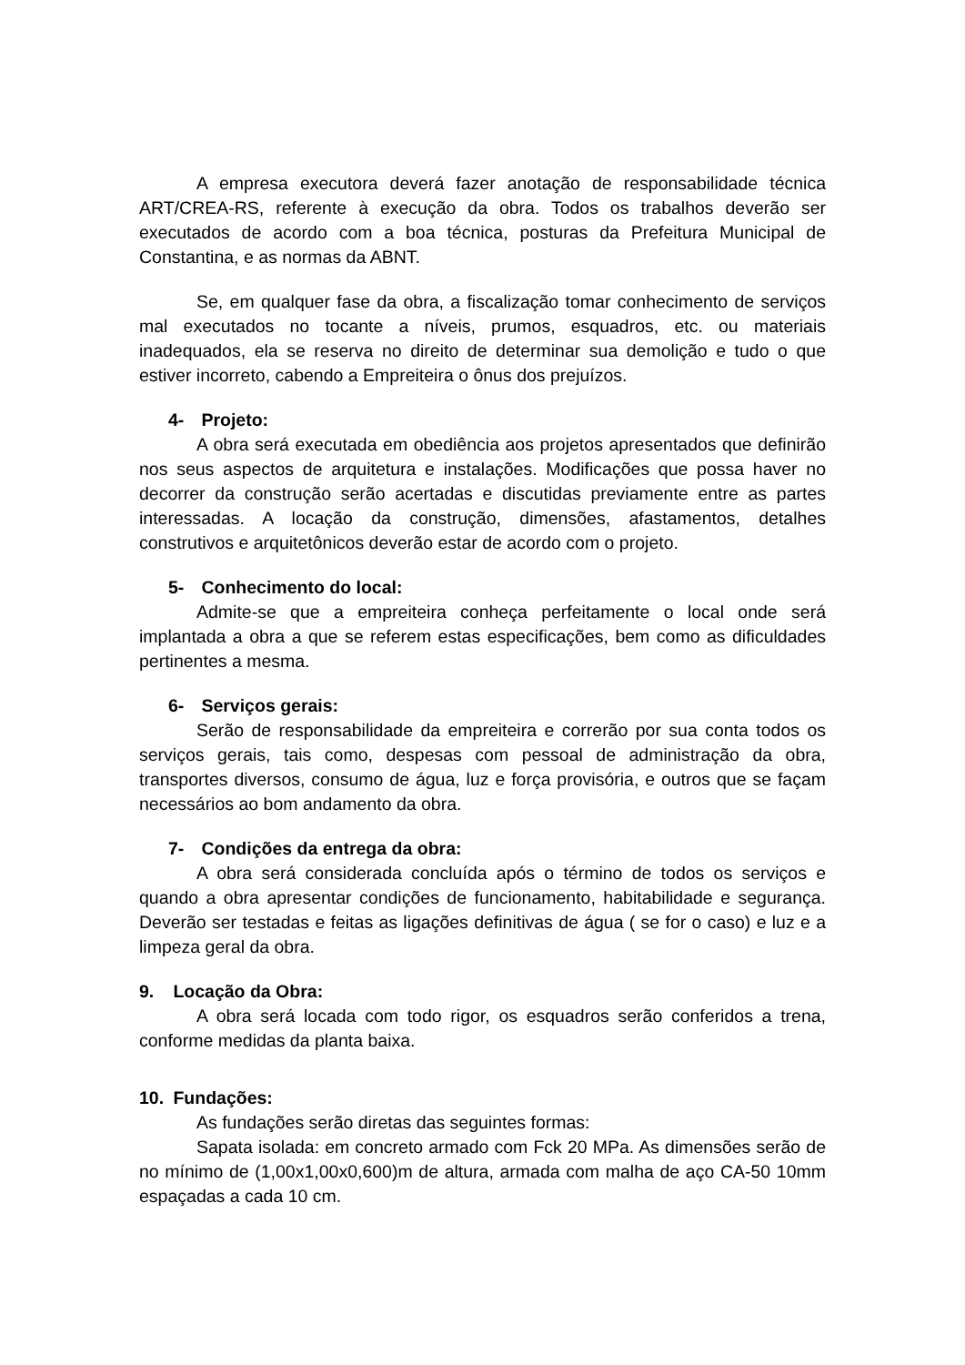A empresa executora deverá fazer anotação de responsabilidade técnica ART/CREA-RS, referente à execução da obra. Todos os trabalhos deverão ser executados de acordo com a boa técnica, posturas da Prefeitura Municipal de Constantina, e as normas da ABNT.
Se, em qualquer fase da obra, a fiscalização tomar conhecimento de serviços mal executados no tocante a níveis, prumos, esquadros, etc. ou materiais inadequados, ela se reserva no direito de determinar sua demolição e tudo o que estiver incorreto, cabendo a Empreiteira o ônus dos prejuízos.
4- Projeto:
A obra será executada em obediência aos projetos apresentados que definirão nos seus aspectos de arquitetura e instalações. Modificações que possa haver no decorrer da construção serão acertadas e discutidas previamente entre as partes interessadas. A locação da construção, dimensões, afastamentos, detalhes construtivos e arquitetônicos deverão estar de acordo com o projeto.
5- Conhecimento do local:
Admite-se que a empreiteira conheça perfeitamente o local onde será implantada a obra a que se referem estas especificações, bem como as dificuldades pertinentes a mesma.
6- Serviços gerais:
Serão de responsabilidade da empreiteira e correrão por sua conta todos os serviços gerais, tais como, despesas com pessoal de administração da obra, transportes diversos, consumo de água, luz e força provisória, e outros que se façam necessários ao bom andamento da obra.
7- Condições da entrega da obra:
A obra será considerada concluída após o término de todos os serviços e quando a obra apresentar condições de funcionamento, habitabilidade e segurança. Deverão ser testadas e feitas as ligações definitivas de água ( se for o caso) e luz e a limpeza geral da obra.
9. Locação da Obra:
A obra será locada com todo rigor, os esquadros serão conferidos a trena, conforme medidas da planta baixa.
10. Fundações:
As fundações serão diretas das seguintes formas:
Sapata isolada: em concreto armado com Fck 20 MPa. As dimensões serão de no mínimo de (1,00x1,00x0,600)m de altura, armada com malha de aço CA-50 10mm espaçadas a cada 10 cm.